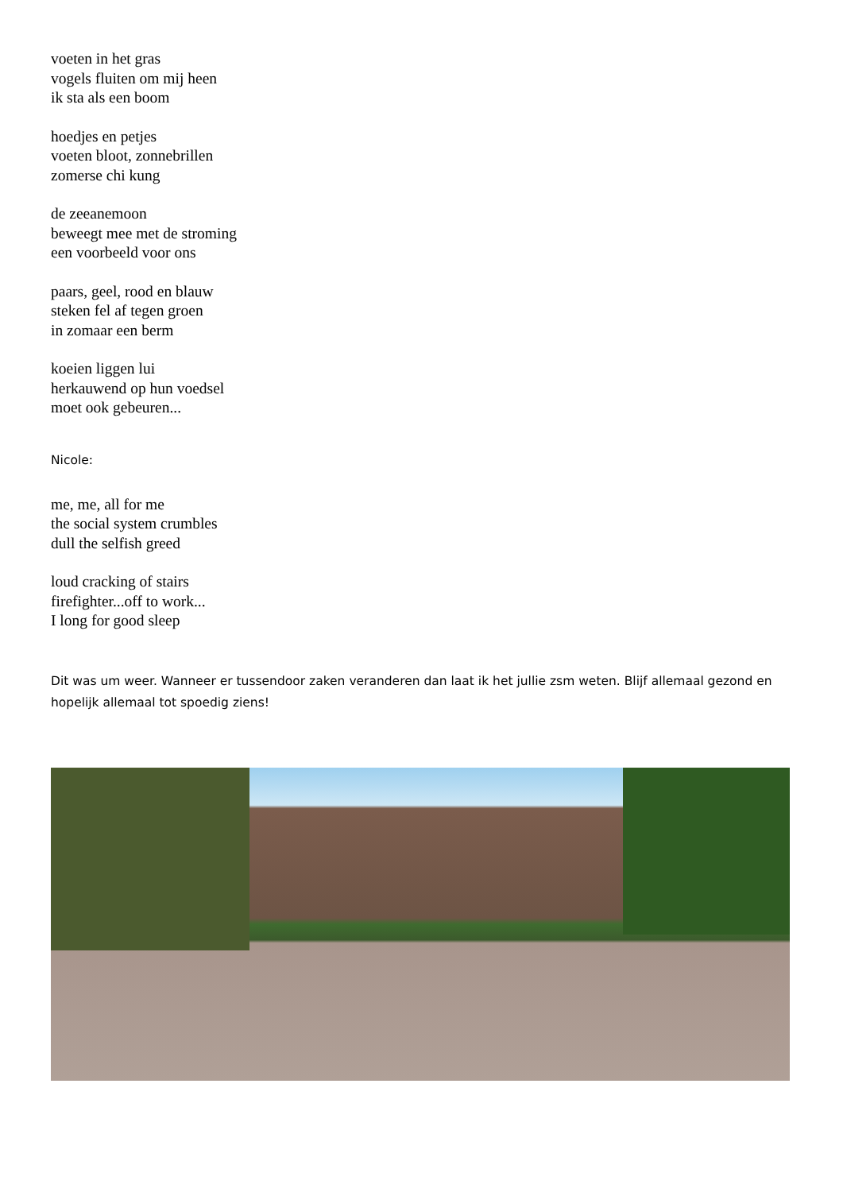voeten in het gras
vogels fluiten om mij heen
ik sta als een boom
hoedjes en petjes
voeten bloot, zonnebrillen
zomerse chi kung
de zeeanemoon
beweegt mee met de stroming
een voorbeeld voor ons
paars, geel, rood en blauw
steken fel af tegen groen
in zomaar een berm
koeien liggen lui
herkauwend op hun voedsel
moet ook gebeuren...
Nicole:
me, me, all for me
the social system crumbles
dull the selfish greed
loud cracking of stairs
firefighter...off to work...
I long for good sleep
Dit was um weer. Wanneer er tussendoor zaken veranderen dan laat ik het jullie zsm weten. Blijf allemaal gezond en hopelijk allemaal tot spoedig ziens!